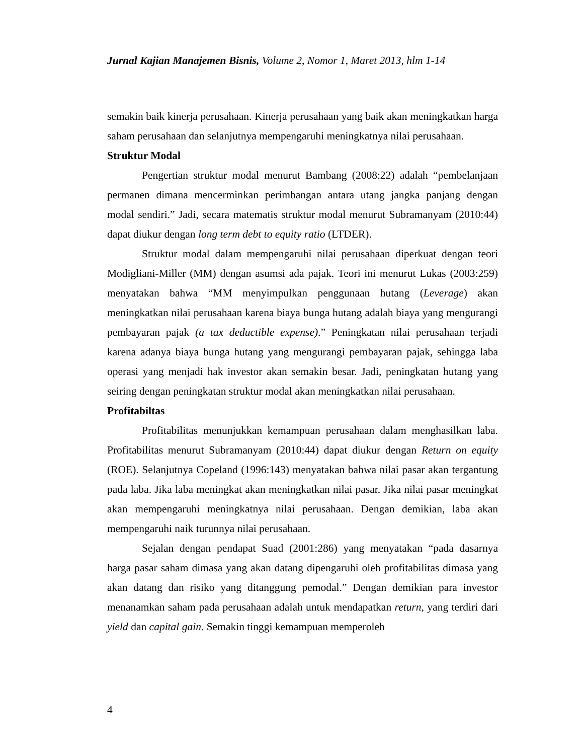Jurnal Kajian Manajemen Bisnis, Volume 2, Nomor 1, Maret 2013, hlm 1-14
semakin baik kinerja perusahaan. Kinerja perusahaan yang baik akan meningkatkan harga saham perusahaan dan selanjutnya mempengaruhi meningkatnya nilai perusahaan.
Struktur Modal
Pengertian struktur modal menurut Bambang (2008:22) adalah “pembelanjaan permanen dimana mencerminkan perimbangan antara utang jangka panjang dengan modal sendiri.” Jadi, secara matematis struktur modal menurut Subramanyam (2010:44) dapat diukur dengan long term debt to equity ratio (LTDER).
Struktur modal dalam mempengaruhi nilai perusahaan diperkuat dengan teori Modigliani-Miller (MM) dengan asumsi ada pajak. Teori ini menurut Lukas (2003:259) menyatakan bahwa “MM menyimpulkan penggunaan hutang (Leverage) akan meningkatkan nilai perusahaan karena biaya bunga hutang adalah biaya yang mengurangi pembayaran pajak (a tax deductible expense).” Peningkatan nilai perusahaan terjadi karena adanya biaya bunga hutang yang mengurangi pembayaran pajak, sehingga laba operasi yang menjadi hak investor akan semakin besar. Jadi, peningkatan hutang yang seiring dengan peningkatan struktur modal akan meningkatkan nilai perusahaan.
Profitabiltas
Profitabilitas menunjukkan kemampuan perusahaan dalam menghasilkan laba. Profitabilitas menurut Subramanyam (2010:44) dapat diukur dengan Return on equity (ROE). Selanjutnya Copeland (1996:143) menyatakan bahwa nilai pasar akan tergantung pada laba. Jika laba meningkat akan meningkatkan nilai pasar. Jika nilai pasar meningkat akan mempengaruhi meningkatnya nilai perusahaan. Dengan demikian, laba akan mempengaruhi naik turunnya nilai perusahaan.
Sejalan dengan pendapat Suad (2001:286) yang menyatakan “pada dasarnya harga pasar saham dimasa yang akan datang dipengaruhi oleh profitabilitas dimasa yang akan datang dan risiko yang ditanggung pemodal.” Dengan demikian para investor menanamkan saham pada perusahaan adalah untuk mendapatkan return, yang terdiri dari yield dan capital gain. Semakin tinggi kemampuan memperoleh
4